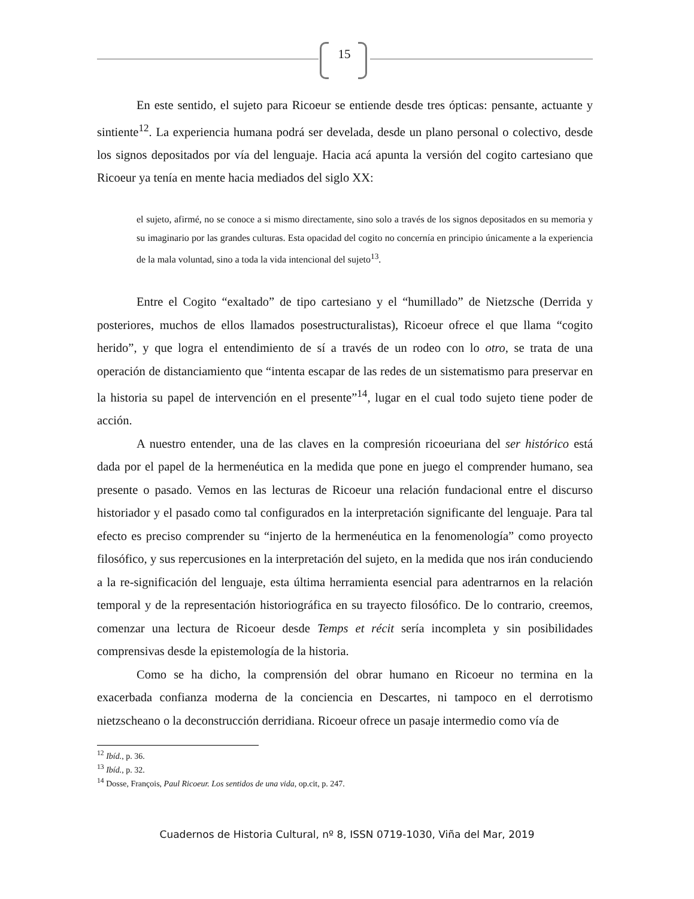15
En este sentido, el sujeto para Ricoeur se entiende desde tres ópticas: pensante, actuante y sintiente<sup>12</sup>. La experiencia humana podrá ser develada, desde un plano personal o colectivo, desde los signos depositados por vía del lenguaje. Hacia acá apunta la versión del cogito cartesiano que Ricoeur ya tenía en mente hacia mediados del siglo XX:
el sujeto, afirmé, no se conoce a si mismo directamente, sino solo a través de los signos depositados en su memoria y su imaginario por las grandes culturas. Esta opacidad del cogito no concernía en principio únicamente a la experiencia de la mala voluntad, sino a toda la vida intencional del sujeto<sup>13</sup>.
Entre el Cogito “exaltado” de tipo cartesiano y el “humillado” de Nietzsche (Derrida y posteriores, muchos de ellos llamados posestructuralistas), Ricoeur ofrece el que llama “cogito herido”, y que logra el entendimiento de sí a través de un rodeo con lo otro, se trata de una operación de distanciamiento que “intenta escapar de las redes de un sistematismo para preservar en la historia su papel de intervención en el presente”<sup>14</sup>, lugar en el cual todo sujeto tiene poder de acción.
A nuestro entender, una de las claves en la compresión ricoeuriana del ser histórico está dada por el papel de la hermenéutica en la medida que pone en juego el comprender humano, sea presente o pasado. Vemos en las lecturas de Ricoeur una relación fundacional entre el discurso historiador y el pasado como tal configurados en la interpretación significante del lenguaje. Para tal efecto es preciso comprender su “injerto de la hermenéutica en la fenomenología” como proyecto filosófico, y sus repercusiones en la interpretación del sujeto, en la medida que nos irán conduciendo a la re-significación del lenguaje, esta última herramienta esencial para adentrarnos en la relación temporal y de la representación historiográfica en su trayecto filosófico. De lo contrario, creemos, comenzar una lectura de Ricoeur desde Temps et récit sería incompleta y sin posibilidades comprensivas desde la epistemología de la historia.
Como se ha dicho, la comprensión del obrar humano en Ricoeur no termina en la exacerbada confianza moderna de la conciencia en Descartes, ni tampoco en el derrotismo nietzscheano o la deconstrucción derridiana. Ricoeur ofrece un pasaje intermedio como vía de
<sup>12</sup> Ibíd., p. 36.
<sup>13</sup> Ibíd., p. 32.
<sup>14</sup> Dosse, François, Paul Ricoeur. Los sentidos de una vida, op.cit, p. 247.
Cuadernos de Historia Cultural, nº 8, ISSN 0719-1030, Viña del Mar, 2019